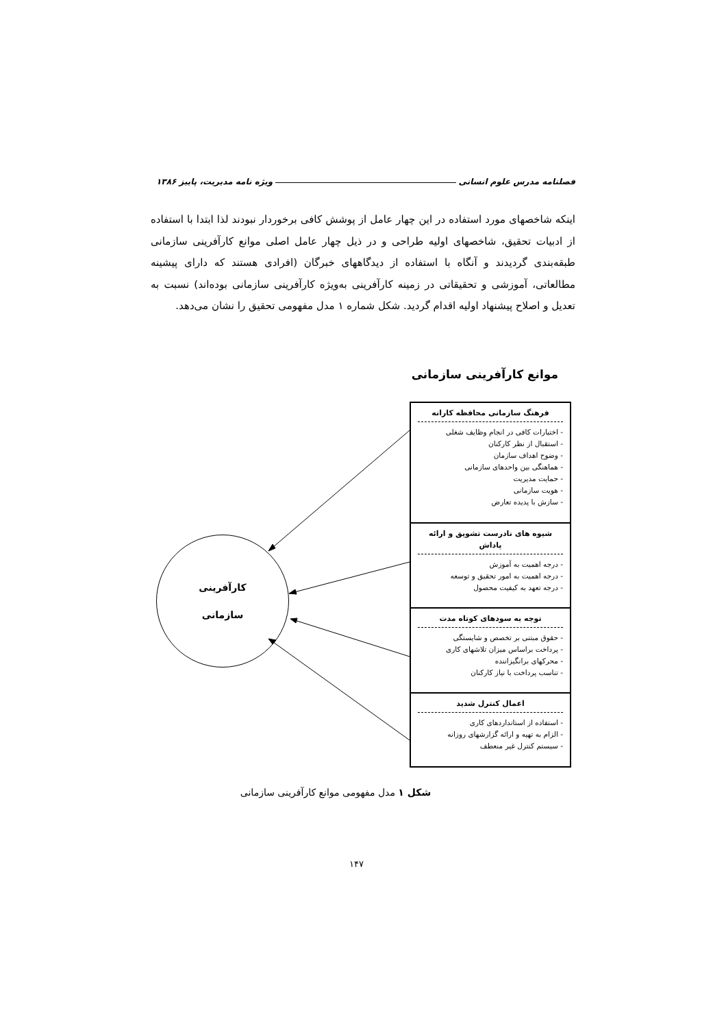ویژه نامه مدیریت، پاییز ۱۳۸۶ فصلنامه مدرس علوم انسانی
اینکه شاخصهای مورد استفاده در این چهار عامل از پوشش کافی برخوردار نبودند لذا ابتدا با استفاده از ادبیات تحقیق، شاخصهای اولیه طراحی و در ذیل چهار عامل اصلی موانع کارآفرینی سازمانی طبقه‌بندی گردیدند و آنگاه با استفاده از دیدگاههای خبرگان (افرادی هستند که دارای پیشینه مطالعاتی، آموزشی و تحقیقاتی در زمینه کارآفرینی به‌ویژه کارآفرینی سازمانی بوده‌اند) نسبت به تعدیل و اصلاح پیشنهاد اولیه اقدام گردید. شکل شماره ۱ مدل مفهومی تحقیق را نشان می‌دهد.
موانع کارآفرینی سازمانی
کارآفرینی
سازمانی
فرهنگ سازمانی محافظه کارانه
- اختیارات کافی در انجام وظایف شغلی
- استقبال از نظر کارکنان
- وضوح اهداف سازمان
- هماهنگی بین واحدهای سازمانی
- حمایت مدیریت
- هویت سازمانی
- سازش با پدیده تعارض
شیوه های نادرست تشویق و ارائه پاداش
- درجه اهمیت به آموزش
- درجه اهمیت به امور تحقیق و توسعه
- درجه تعهد به کیفیت محصول
توجه به سودهای کوتاه مدت
- حقوق مبتنی بر تخصص و شایستگی
- پرداخت براساس میزان تلاشهای کاری
- محرکهای برانگیزاننده
- تناسب پرداخت با نیاز کارکنان
اعمال کنترل شدید
- استفاده از استانداردهای کاری
- الزام به تهیه و ارائه گزارشهای روزانه
- سیستم کنترل غیر منعطف
شکل ۱ مدل مفهومی موانع کارآفرینی سازمانی
۱۴۷